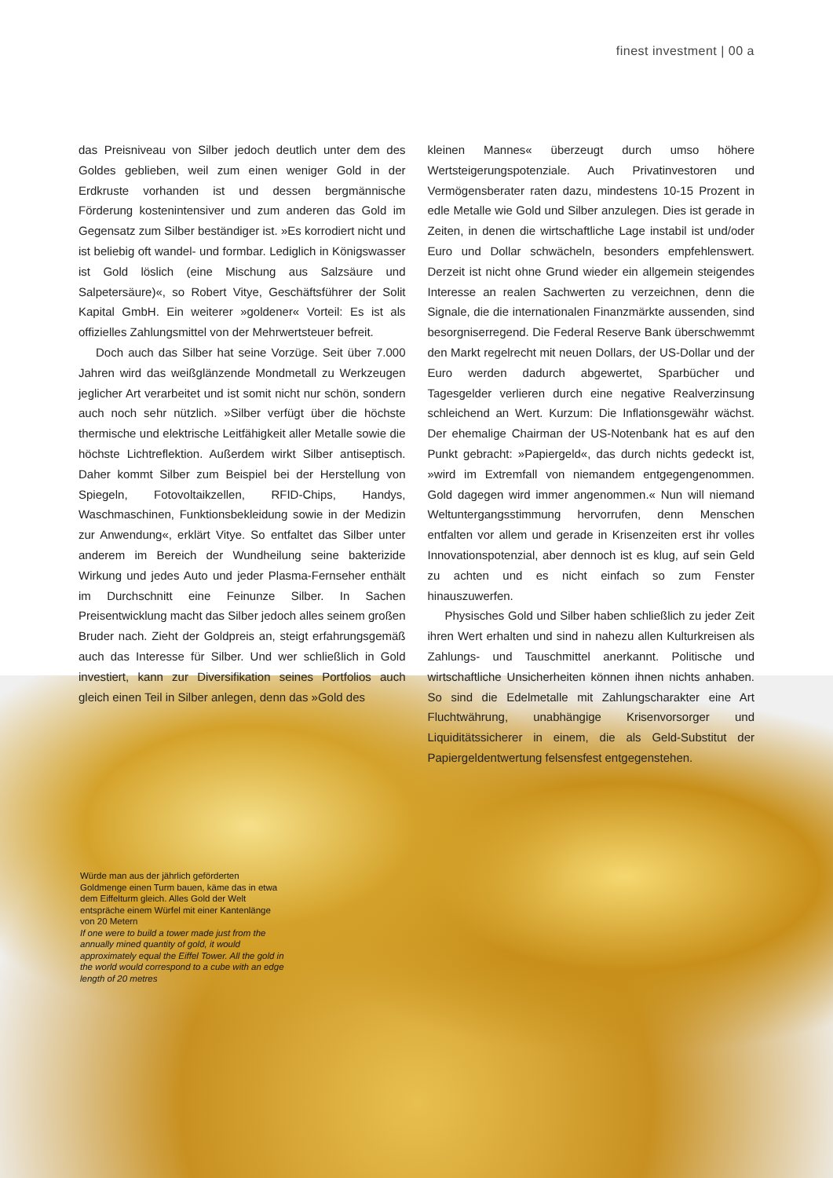finest investment | 00 a
das Preisniveau von Silber jedoch deutlich unter dem des Goldes geblieben, weil zum einen weniger Gold in der Erdkruste vorhanden ist und dessen bergmännische Förderung kostenintensiver und zum anderen das Gold im Gegensatz zum Silber beständiger ist. »Es korrodiert nicht und ist beliebig oft wandel- und formbar. Lediglich in Königswasser ist Gold löslich (eine Mischung aus Salzsäure und Salpetersäure)«, so Robert Vitye, Geschäftsführer der Solit Kapital GmbH. Ein weiterer »goldener« Vorteil: Es ist als offizielles Zahlungsmittel von der Mehrwertsteuer befreit.
Doch auch das Silber hat seine Vorzüge. Seit über 7.000 Jahren wird das weißglänzende Mondmetall zu Werkzeugen jeglicher Art verarbeitet und ist somit nicht nur schön, sondern auch noch sehr nützlich. »Silber verfügt über die höchste thermische und elektrische Leitfähigkeit aller Metalle sowie die höchste Lichtreflektion. Außerdem wirkt Silber antiseptisch. Daher kommt Silber zum Beispiel bei der Herstellung von Spiegeln, Fotovoltaikzellen, RFID-Chips, Handys, Waschmaschinen, Funktionsbekleidung sowie in der Medizin zur Anwendung«, erklärt Vitye. So entfaltet das Silber unter anderem im Bereich der Wundheilung seine bakterizide Wirkung und jedes Auto und jeder Plasma-Fernseher enthält im Durchschnitt eine Feinunze Silber. In Sachen Preisentwicklung macht das Silber jedoch alles seinem großen Bruder nach. Zieht der Goldpreis an, steigt erfahrungsgemäß auch das Interesse für Silber. Und wer schließlich in Gold investiert, kann zur Diversifikation seines Portfolios auch gleich einen Teil in Silber anlegen, denn das »Gold des
kleinen Mannes« überzeugt durch umso höhere Wertsteigerungspotenziale. Auch Privatinvestoren und Vermögensberater raten dazu, mindestens 10-15 Prozent in edle Metalle wie Gold und Silber anzulegen. Dies ist gerade in Zeiten, in denen die wirtschaftliche Lage instabil ist und/oder Euro und Dollar schwächeln, besonders empfehlenswert. Derzeit ist nicht ohne Grund wieder ein allgemein steigendes Interesse an realen Sachwerten zu verzeichnen, denn die Signale, die die internationalen Finanzmärkte aussenden, sind besorgniserregend. Die Federal Reserve Bank überschwemmt den Markt regelrecht mit neuen Dollars, der US-Dollar und der Euro werden dadurch abgewertet, Sparbücher und Tagesgelder verlieren durch eine negative Realverzinsung schleichend an Wert. Kurzum: Die Inflationsgewähr wächst. Der ehemalige Chairman der US-Notenbank hat es auf den Punkt gebracht: »Papiergeld«, das durch nichts gedeckt ist, »wird im Extremfall von niemandem entgegengenommen. Gold dagegen wird immer angenommen.« Nun will niemand Weltuntergangsstimmung hervorrufen, denn Menschen entfalten vor allem und gerade in Krisenzeiten erst ihr volles Innovationspotenzial, aber dennoch ist es klug, auf sein Geld zu achten und es nicht einfach so zum Fenster hinauszuwerfen.
Physisches Gold und Silber haben schließlich zu jeder Zeit ihren Wert erhalten und sind in nahezu allen Kulturkreisen als Zahlungs- und Tauschmittel anerkannt. Politische und wirtschaftliche Unsicherheiten können ihnen nichts anhaben. So sind die Edelmetalle mit Zahlungscharakter eine Art Fluchtwährung, unabhängige Krisenvorsorger und Liquiditätssicherer in einem, die als Geld-Substitut der Papiergeldentwertung felsensfest entgegenstehen.
Würde man aus der jährlich geförderten Goldmenge einen Turm bauen, käme das in etwa dem Eiffelturm gleich. Alles Gold der Welt entspräche einem Würfel mit einer Kantenlänge von 20 Metern
If one were to build a tower made just from the annually mined quantity of gold, it would approximately equal the Eiffel Tower. All the gold in the world would correspond to a cube with an edge length of 20 metres